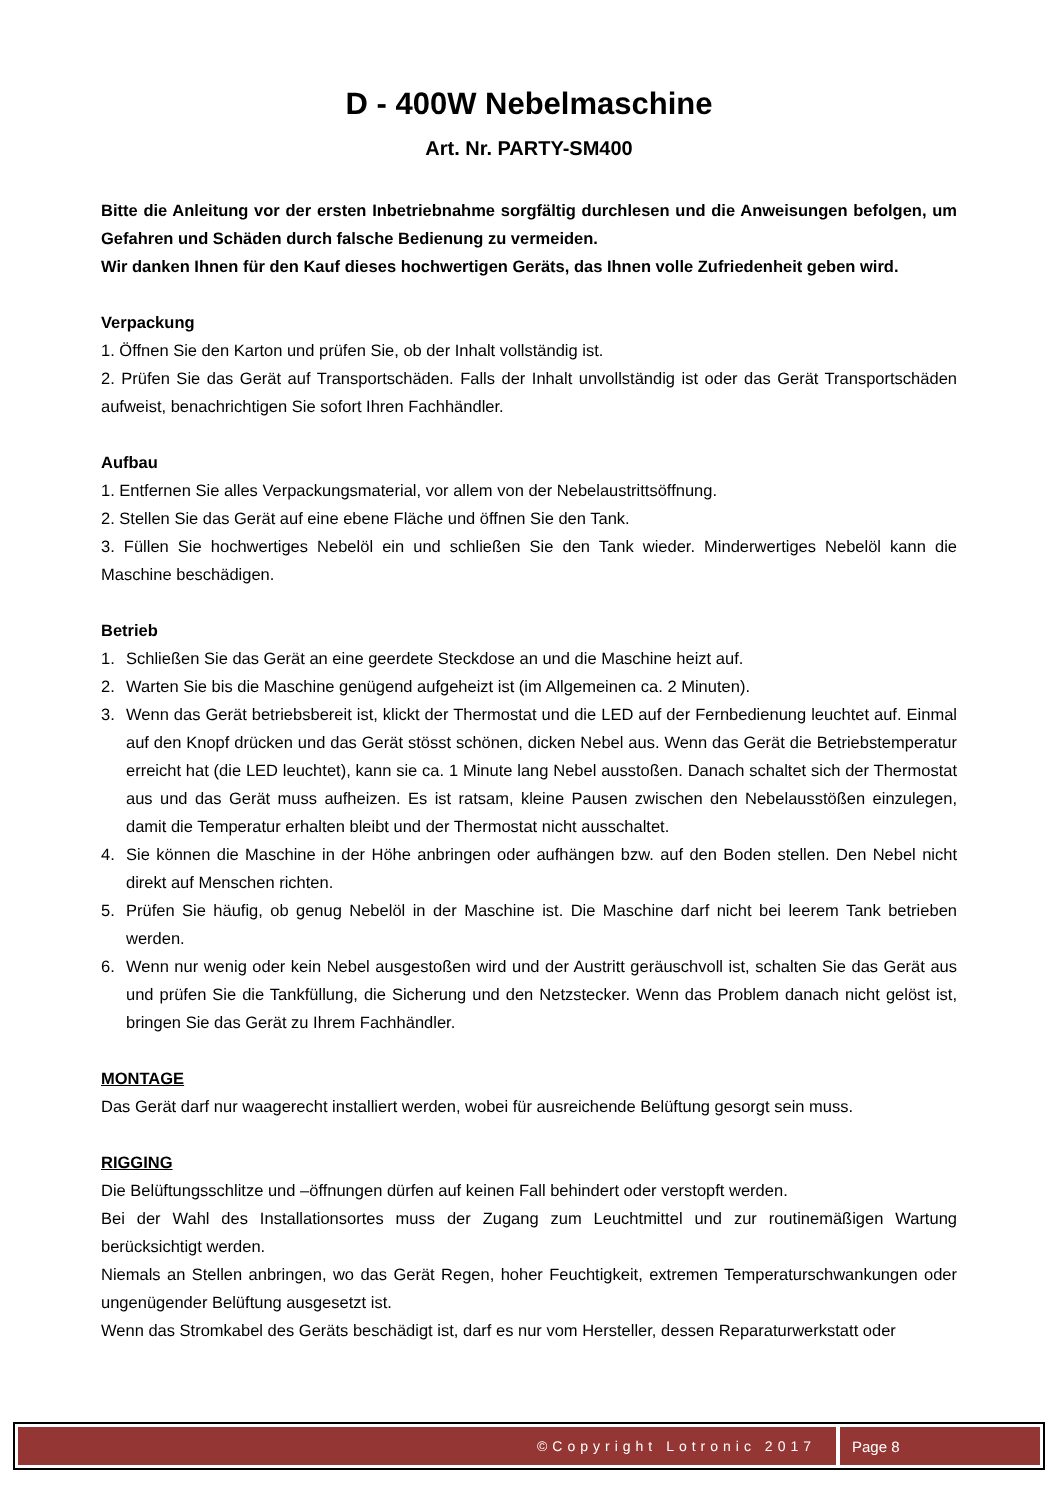D - 400W Nebelmaschine
Art. Nr. PARTY-SM400
Bitte die Anleitung vor der ersten Inbetriebnahme sorgfältig durchlesen und die Anweisungen befolgen, um Gefahren und Schäden durch falsche Bedienung zu vermeiden.
Wir danken Ihnen für den Kauf dieses hochwertigen Geräts, das Ihnen volle Zufriedenheit geben wird.
Verpackung
1. Öffnen Sie den Karton und prüfen Sie, ob der Inhalt vollständig ist.
2. Prüfen Sie das Gerät auf Transportschäden. Falls der Inhalt unvollständig ist oder das Gerät Transportschäden aufweist, benachrichtigen Sie sofort Ihren Fachhändler.
Aufbau
1. Entfernen Sie alles Verpackungsmaterial, vor allem von der Nebelaustrittsöffnung.
2. Stellen Sie das Gerät auf eine ebene Fläche und öffnen Sie den Tank.
3. Füllen Sie hochwertiges Nebelöl ein und schließen Sie den Tank wieder. Minderwertiges Nebelöl kann die Maschine beschädigen.
Betrieb
1. Schließen Sie das Gerät an eine geerdete Steckdose an und die Maschine heizt auf.
2. Warten Sie bis die Maschine genügend aufgeheizt ist (im Allgemeinen ca. 2 Minuten).
3. Wenn das Gerät betriebsbereit ist, klickt der Thermostat und die LED auf der Fernbedienung leuchtet auf. Einmal auf den Knopf drücken und das Gerät stösst schönen, dicken Nebel aus. Wenn das Gerät die Betriebstemperatur erreicht hat (die LED leuchtet), kann sie ca. 1 Minute lang Nebel ausstoßen. Danach schaltet sich der Thermostat aus und das Gerät muss aufheizen. Es ist ratsam, kleine Pausen zwischen den Nebelausstößen einzulegen, damit die Temperatur erhalten bleibt und der Thermostat nicht ausschaltet.
4. Sie können die Maschine in der Höhe anbringen oder aufhängen bzw. auf den Boden stellen. Den Nebel nicht direkt auf Menschen richten.
5. Prüfen Sie häufig, ob genug Nebelöl in der Maschine ist. Die Maschine darf nicht bei leerem Tank betrieben werden.
6. Wenn nur wenig oder kein Nebel ausgestoßen wird und der Austritt geräuschvoll ist, schalten Sie das Gerät aus und prüfen Sie die Tankfüllung, die Sicherung und den Netzstecker. Wenn das Problem danach nicht gelöst ist, bringen Sie das Gerät zu Ihrem Fachhändler.
MONTAGE
Das Gerät darf nur waagerecht installiert werden, wobei für ausreichende Belüftung gesorgt sein muss.
RIGGING
Die Belüftungsschlitze und –öffnungen dürfen auf keinen Fall behindert oder verstopft werden.
Bei der Wahl des Installationsortes muss der Zugang zum Leuchtmittel und zur routinemäßigen Wartung berücksichtigt werden.
Niemals an Stellen anbringen, wo das Gerät Regen, hoher Feuchtigkeit, extremen Temperaturschwankungen oder ungenügender Belüftung ausgesetzt ist.
Wenn das Stromkabel des Geräts beschädigt ist, darf es nur vom Hersteller, dessen Reparaturwerkstatt oder
©Copyright Lotronic 2017 Page 8